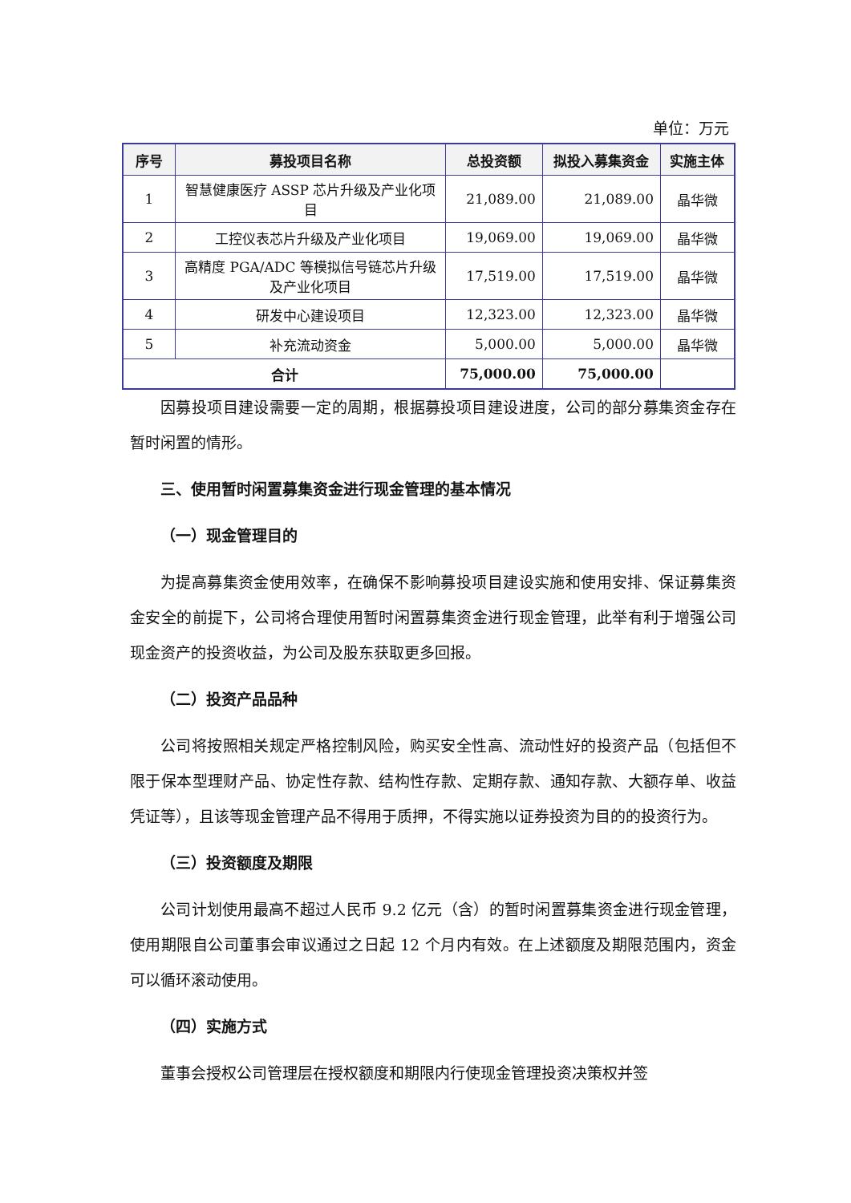单位：万元
| 序号 | 募投项目名称 | 总投资额 | 拟投入募集资金 | 实施主体 |
| --- | --- | --- | --- | --- |
| 1 | 智慧健康医疗 ASSP 芯片升级及产业化项目 | 21,089.00 | 21,089.00 | 晶华微 |
| 2 | 工控仪表芯片升级及产业化项目 | 19,069.00 | 19,069.00 | 晶华微 |
| 3 | 高精度 PGA/ADC 等模拟信号链芯片升级及产业化项目 | 17,519.00 | 17,519.00 | 晶华微 |
| 4 | 研发中心建设项目 | 12,323.00 | 12,323.00 | 晶华微 |
| 5 | 补充流动资金 | 5,000.00 | 5,000.00 | 晶华微 |
| 合计 | | 75,000.00 | 75,000.00 | |
因募投项目建设需要一定的周期，根据募投项目建设进度，公司的部分募集资金存在暂时闲置的情形。
三、使用暂时闲置募集资金进行现金管理的基本情况
（一）现金管理目的
为提高募集资金使用效率，在确保不影响募投项目建设实施和使用安排、保证募集资金安全的前提下，公司将合理使用暂时闲置募集资金进行现金管理，此举有利于增强公司现金资产的投资收益，为公司及股东获取更多回报。
（二）投资产品品种
公司将按照相关规定严格控制风险，购买安全性高、流动性好的投资产品（包括但不限于保本型理财产品、协定性存款、结构性存款、定期存款、通知存款、大额存单、收益凭证等），且该等现金管理产品不得用于质押，不得实施以证券投资为目的的投资行为。
（三）投资额度及期限
公司计划使用最高不超过人民币 9.2 亿元（含）的暂时闲置募集资金进行现金管理，使用期限自公司董事会审议通过之日起 12 个月内有效。在上述额度及期限范围内，资金可以循环滚动使用。
（四）实施方式
董事会授权公司管理层在授权额度和期限内行使现金管理投资决策权并签